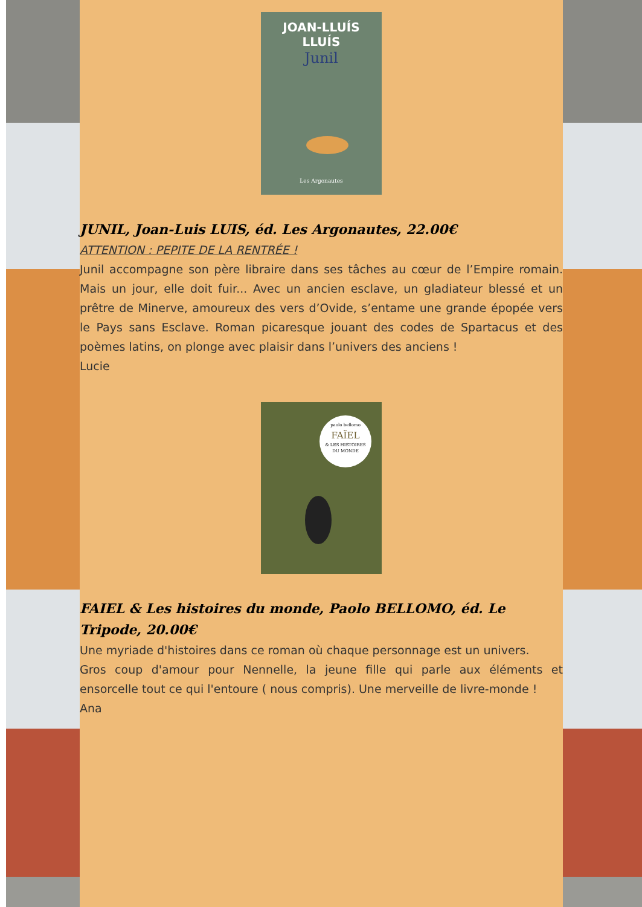JOAN-LLUÍS
LLUÍS
Junil
Les Argonautes
JUNIL, Joan-Luis LUIS, éd. Les Argonautes, 22.00€
ATTENTION : PEPITE DE LA RENTRÉE !
Junil accompagne son père libraire dans ses tâches au cœur de l’Empire romain. Mais un jour, elle doit fuir... Avec un ancien esclave, un gladiateur blessé et un prêtre de Minerve, amoureux des vers d’Ovide, s’entame une grande épopée vers le Pays sans Esclave. Roman picaresque jouant des codes de Spartacus et des poèmes latins, on plonge avec plaisir dans l’univers des anciens !
Lucie
paolo bellomo
FAÏEL
& LES HISTOIRES
DU MONDE
FAIEL & Les histoires du monde, Paolo BELLOMO, éd. Le Tripode, 20.00€
Une myriade d'histoires dans ce roman où chaque personnage est un univers.
Gros coup d'amour pour Nennelle, la jeune fille qui parle aux éléments et ensorcelle tout ce qui l'entoure ( nous compris). Une merveille de livre-monde !
Ana